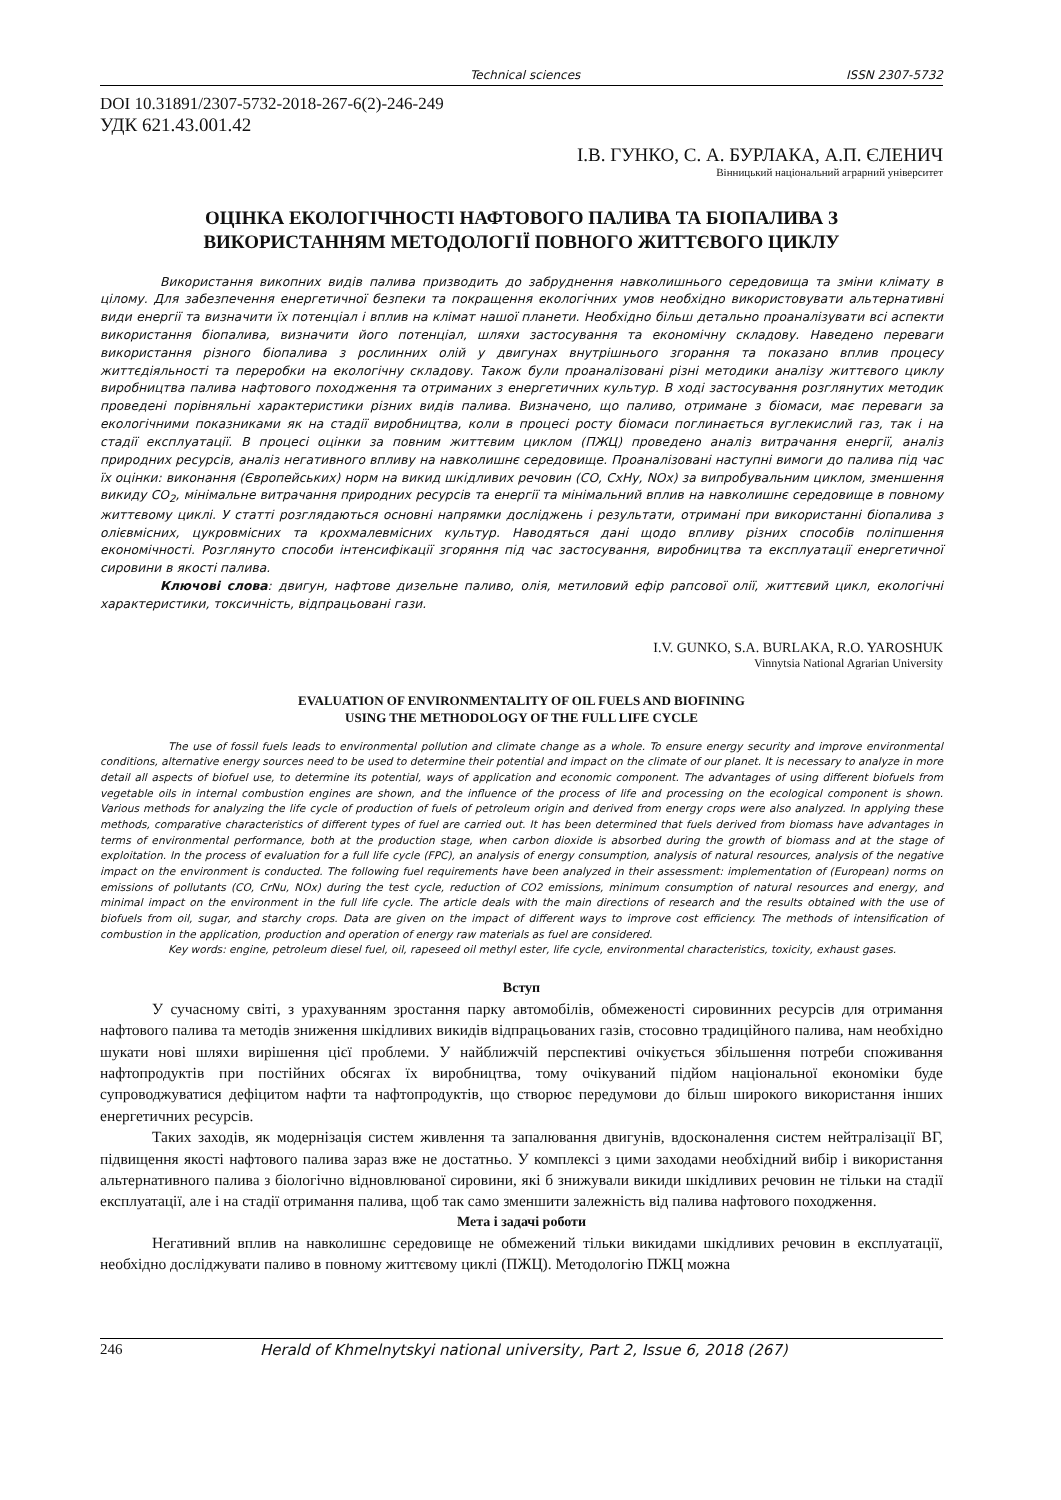Technical sciences ISSN 2307-5732
DOI 10.31891/2307-5732-2018-267-6(2)-246-249
УДК 621.43.001.42
І.В. ГУНКО, С. А. БУРЛАКА, А.П. ЄЛЕНИЧ
Вінницький національний аграрний університет
ОЦІНКА ЕКОЛОГІЧНОСТІ НАФТОВОГО ПАЛИВА ТА БІОПАЛИВА З
ВИКОРИСТАННЯМ МЕТОДОЛОГІЇ ПОВНОГО ЖИТТЄВОГО ЦИКЛУ
Використання викопних видів палива призводить до забруднення навколишнього середовища та зміни клімату в цілому. Для забезпечення енергетичної безпеки та покращення екологічних умов необхідно використовувати альтернативні види енергії та визначити їх потенціал і вплив на клімат нашої планети. Необхідно більш детально проаналізувати всі аспекти використання біопалива, визначити його потенціал, шляхи застосування та економічну складову. Наведено переваги використання різного біопалива з рослинних олій у двигунах внутрішнього згорання та показано вплив процесу життєдіяльності та переробки на екологічну складову. Також були проаналізовані різні методики аналізу життєвого циклу виробництва палива нафтового походження та отриманих з енергетичних культур. В ході застосування розглянутих методик проведені порівняльні характеристики різних видів палива. Визначено, що паливо, отримане з біомаси, має переваги за екологічними показниками як на стадії виробництва, коли в процесі росту біомаси поглинається вуглекислий газ, так і на стадії експлуатації. В процесі оцінки за повним життєвим циклом (ПЖЦ) проведено аналіз витрачання енергії, аналіз природних ресурсів, аналіз негативного впливу на навколишнє середовище. Проаналізовані наступні вимоги до палива під час їх оцінки: виконання (Європейських) норм на викид шкідливих речовин (CO, CxHy, NOx) за випробувальним циклом, зменшення викиду CO<sub>2</sub>, мінімальне витрачання природних ресурсів та енергії та мінімальний вплив на навколишнє середовище в повному життєвому циклі. У статті розглядаються основні напрямки досліджень і результати, отримані при використанні біопалива з олієвмісних, цукровмісних та крохмалевмісних культур. Наводяться дані щодо впливу різних способів поліпшення економічності. Розглянуто способи інтенсифікації згоряння під час застосування, виробництва та експлуатації енергетичної сировини в якості палива.
Ключові слова: двигун, нафтове дизельне паливо, олія, метиловий ефір рапсової олії, життєвий цикл, екологічні характеристики, токсичність, відпрацьовані гази.
I.V. GUNKO, S.A. BURLAKA, R.O. YAROSHUK
Vinnytsia National Agrarian University
EVALUATION OF ENVIRONMENTALITY OF OIL FUELS AND BIOFINING
USING THE METHODOLOGY OF THE FULL LIFE CYCLE
The use of fossil fuels leads to environmental pollution and climate change as a whole. To ensure energy security and improve environmental conditions, alternative energy sources need to be used to determine their potential and impact on the climate of our planet. It is necessary to analyze in more detail all aspects of biofuel use, to determine its potential, ways of application and economic component. The advantages of using different biofuels from vegetable oils in internal combustion engines are shown, and the influence of the process of life and processing on the ecological component is shown. Various methods for analyzing the life cycle of production of fuels of petroleum origin and derived from energy crops were also analyzed. In applying these methods, comparative characteristics of different types of fuel are carried out. It has been determined that fuels derived from biomass have advantages in terms of environmental performance, both at the production stage, when carbon dioxide is absorbed during the growth of biomass and at the stage of exploitation. In the process of evaluation for a full life cycle (FPC), an analysis of energy consumption, analysis of natural resources, analysis of the negative impact on the environment is conducted. The following fuel requirements have been analyzed in their assessment: implementation of (European) norms on emissions of pollutants (CO, CrNu, NOx) during the test cycle, reduction of CO2 emissions, minimum consumption of natural resources and energy, and minimal impact on the environment in the full life cycle. The article deals with the main directions of research and the results obtained with the use of biofuels from oil, sugar, and starchy crops. Data are given on the impact of different ways to improve cost efficiency. The methods of intensification of combustion in the application, production and operation of energy raw materials as fuel are considered.
Key words: engine, petroleum diesel fuel, oil, rapeseed oil methyl ester, life cycle, environmental characteristics, toxicity, exhaust gases.
Вступ
У сучасному світі, з урахуванням зростання парку автомобілів, обмеженості сировинних ресурсів для отримання нафтового палива та методів зниження шкідливих викидів відпрацьованих газів, стосовно традиційного палива, нам необхідно шукати нові шляхи вирішення цієї проблеми. У найближчій перспективі очікується збільшення потреби споживання нафтопродуктів при постійних обсягах їх виробництва, тому очікуваний підйом національної економіки буде супроводжуватися дефіцитом нафти та нафтопродуктів, що створює передумови до більш широкого використання інших енергетичних ресурсів.
Таких заходів, як модернізація систем живлення та запалювання двигунів, вдосконалення систем нейтралізації ВГ, підвищення якості нафтового палива зараз вже не достатньо. У комплексі з цими заходами необхідний вибір і використання альтернативного палива з біологічно відновлюваної сировини, які б знижували викиди шкідливих речовин не тільки на стадії експлуатації, але і на стадії отримання палива, щоб так само зменшити залежність від палива нафтового походження.
Мета і задачі роботи
Негативний вплив на навколишнє середовище не обмежений тільки викидами шкідливих речовин в експлуатації, необхідно досліджувати паливо в повному життєвому циклі (ПЖЦ). Методологію ПЖЦ можна
246 Herald of Khmelnytskyi national university, Part 2, Issue 6, 2018 (267)